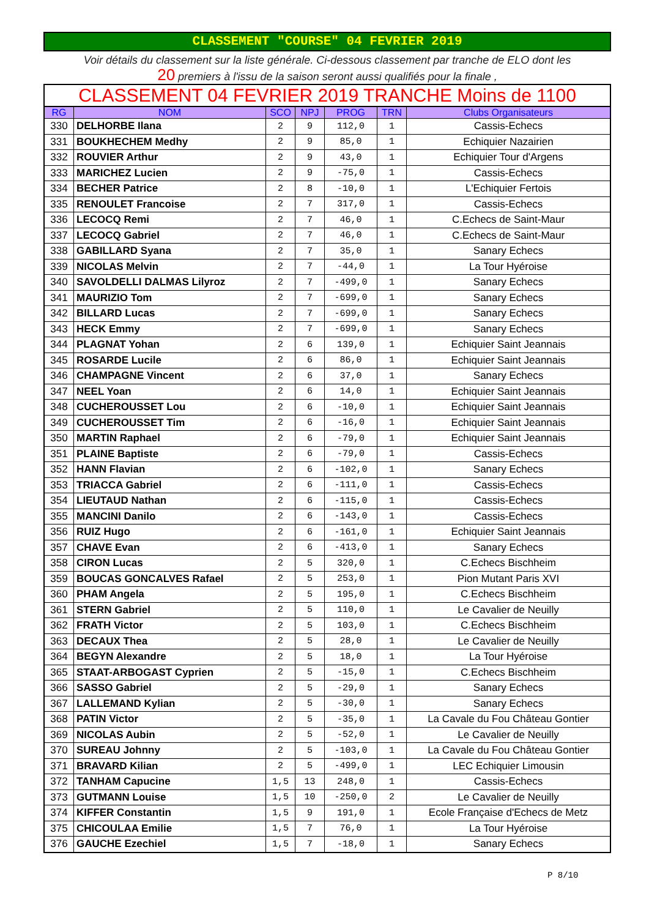CLASSEMENT "COURSE" 04 FEVRIER 2019
Voir détails du classement sur la liste générale. Ci-dessous classement par tranche de ELO dont les
20 premiers à l'issu de la saison seront aussi qualifiés pour la finale ,
| CLASSEMENT 04 FEVRIER 2019 TRANCHE Moins de 1100 | | | | | | |
| RG | NOM | SCO | NPJ | PROG | TRN | Clubs Organisateurs |
| 330 | DELHORBE Ilana | 2 | 9 | 112,0 | 1 | Cassis-Echecs |
| 331 | BOUKHECHEM Medhy | 2 | 9 | 85,0 | 1 | Echiquier Nazairien |
| 332 | ROUVIER Arthur | 2 | 9 | 43,0 | 1 | Echiquier Tour d'Argens |
| 333 | MARICHEZ Lucien | 2 | 9 | -75,0 | 1 | Cassis-Echecs |
| 334 | BECHER Patrice | 2 | 8 | -10,0 | 1 | L'Echiquier Fertois |
| 335 | RENOULET Francoise | 2 | 7 | 317,0 | 1 | Cassis-Echecs |
| 336 | LECOCQ Remi | 2 | 7 | 46,0 | 1 | C.Echecs de Saint-Maur |
| 337 | LECOCQ Gabriel | 2 | 7 | 46,0 | 1 | C.Echecs de Saint-Maur |
| 338 | GABILLARD Syana | 2 | 7 | 35,0 | 1 | Sanary Echecs |
| 339 | NICOLAS Melvin | 2 | 7 | -44,0 | 1 | La Tour Hyéroise |
| 340 | SAVOLDELLI DALMAS Lilyroz | 2 | 7 | -499,0 | 1 | Sanary Echecs |
| 341 | MAURIZIO Tom | 2 | 7 | -699,0 | 1 | Sanary Echecs |
| 342 | BILLARD Lucas | 2 | 7 | -699,0 | 1 | Sanary Echecs |
| 343 | HECK Emmy | 2 | 7 | -699,0 | 1 | Sanary Echecs |
| 344 | PLAGNAT Yohan | 2 | 6 | 139,0 | 1 | Echiquier Saint Jeannais |
| 345 | ROSARDE Lucile | 2 | 6 | 86,0 | 1 | Echiquier Saint Jeannais |
| 346 | CHAMPAGNE Vincent | 2 | 6 | 37,0 | 1 | Sanary Echecs |
| 347 | NEEL Yoan | 2 | 6 | 14,0 | 1 | Echiquier Saint Jeannais |
| 348 | CUCHEROUSSET Lou | 2 | 6 | -10,0 | 1 | Echiquier Saint Jeannais |
| 349 | CUCHEROUSSET Tim | 2 | 6 | -16,0 | 1 | Echiquier Saint Jeannais |
| 350 | MARTIN Raphael | 2 | 6 | -79,0 | 1 | Echiquier Saint Jeannais |
| 351 | PLAINE Baptiste | 2 | 6 | -79,0 | 1 | Cassis-Echecs |
| 352 | HANN Flavian | 2 | 6 | -102,0 | 1 | Sanary Echecs |
| 353 | TRIACCA Gabriel | 2 | 6 | -111,0 | 1 | Cassis-Echecs |
| 354 | LIEUTAUD Nathan | 2 | 6 | -115,0 | 1 | Cassis-Echecs |
| 355 | MANCINI Danilo | 2 | 6 | -143,0 | 1 | Cassis-Echecs |
| 356 | RUIZ Hugo | 2 | 6 | -161,0 | 1 | Echiquier Saint Jeannais |
| 357 | CHAVE Evan | 2 | 6 | -413,0 | 1 | Sanary Echecs |
| 358 | CIRON Lucas | 2 | 5 | 320,0 | 1 | C.Echecs Bischheim |
| 359 | BOUCAS GONCALVES Rafael | 2 | 5 | 253,0 | 1 | Pion Mutant Paris XVI |
| 360 | PHAM Angela | 2 | 5 | 195,0 | 1 | C.Echecs Bischheim |
| 361 | STERN Gabriel | 2 | 5 | 110,0 | 1 | Le Cavalier de Neuilly |
| 362 | FRATH Victor | 2 | 5 | 103,0 | 1 | C.Echecs Bischheim |
| 363 | DECAUX Thea | 2 | 5 | 28,0 | 1 | Le Cavalier de Neuilly |
| 364 | BEGYN Alexandre | 2 | 5 | 18,0 | 1 | La Tour Hyéroise |
| 365 | STAAT-ARBOGAST Cyprien | 2 | 5 | -15,0 | 1 | C.Echecs Bischheim |
| 366 | SASSO Gabriel | 2 | 5 | -29,0 | 1 | Sanary Echecs |
| 367 | LALLEMAND Kylian | 2 | 5 | -30,0 | 1 | Sanary Echecs |
| 368 | PATIN Victor | 2 | 5 | -35,0 | 1 | La Cavale du Fou Château Gontier |
| 369 | NICOLAS Aubin | 2 | 5 | -52,0 | 1 | Le Cavalier de Neuilly |
| 370 | SUREAU Johnny | 2 | 5 | -103,0 | 1 | La Cavale du Fou Château Gontier |
| 371 | BRAVARD Kilian | 2 | 5 | -499,0 | 1 | LEC Echiquier Limousin |
| 372 | TANHAM Capucine | 1,5 | 13 | 248,0 | 1 | Cassis-Echecs |
| 373 | GUTMANN Louise | 1,5 | 10 | -250,0 | 2 | Le Cavalier de Neuilly |
| 374 | KIFFER Constantin | 1,5 | 9 | 191,0 | 1 | Ecole Française d'Echecs de Metz |
| 375 | CHICOULAA Emilie | 1,5 | 7 | 76,0 | 1 | La Tour Hyéroise |
| 376 | GAUCHE Ezechiel | 1,5 | 7 | -18,0 | 1 | Sanary Echecs |
P 8/10